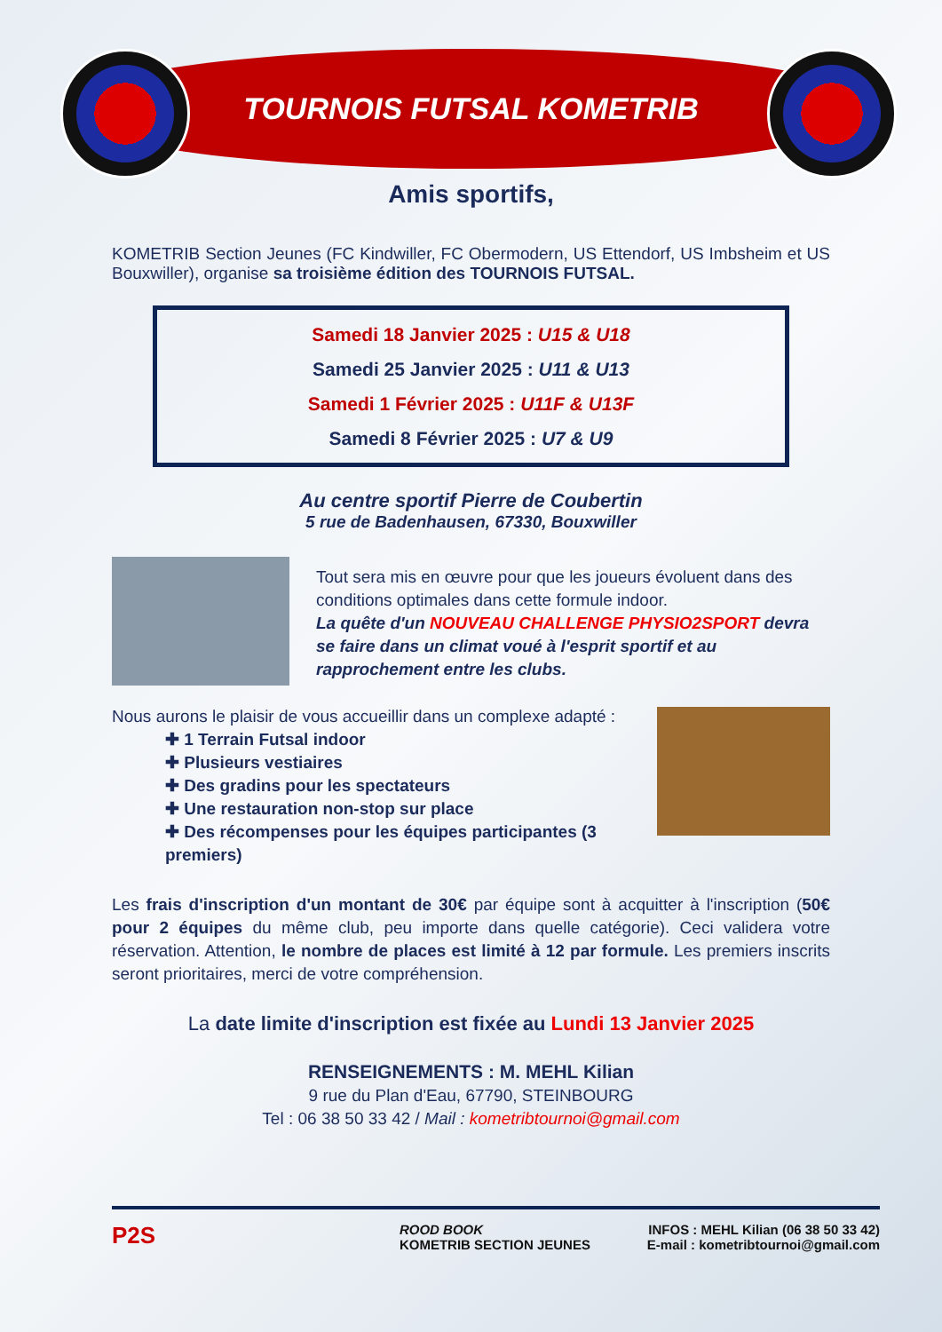TOURNOIS FUTSAL KOMETRIB
Amis sportifs,
KOMETRIB Section Jeunes (FC Kindwiller, FC Obermodern, US Ettendorf, US Imbsheim et US Bouxwiller), organise sa troisième édition des TOURNOIS FUTSAL.
Samedi 18 Janvier 2025 : U15 & U18
Samedi 25 Janvier 2025 : U11 & U13
Samedi 1 Février 2025 : U11F & U13F
Samedi 8 Février 2025 : U7 & U9
Au centre sportif Pierre de Coubertin
5 rue de Badenhausen, 67330, Bouxwiller
Tout sera mis en œuvre pour que les joueurs évoluent dans des conditions optimales dans cette formule indoor.
La quête d'un NOUVEAU CHALLENGE PHYSIO2SPORT devra se faire dans un climat voué à l'esprit sportif et au rapprochement entre les clubs.
Nous aurons le plaisir de vous accueillir dans un complexe adapté :
✚ 1 Terrain Futsal indoor
✚ Plusieurs vestiaires
✚ Des gradins pour les spectateurs
✚ Une restauration non-stop sur place
✚ Des récompenses pour les équipes participantes (3 premiers)
Les frais d'inscription d'un montant de 30€ par équipe sont à acquitter à l'inscription (50€ pour 2 équipes du même club, peu importe dans quelle catégorie). Ceci validera votre réservation. Attention, le nombre de places est limité à 12 par formule. Les premiers inscrits seront prioritaires, merci de votre compréhension.
La date limite d'inscription est fixée au Lundi 13 Janvier 2025
RENSEIGNEMENTS : M. MEHL Kilian
9 rue du Plan d'Eau, 67790, STEINBOURG
Tel : 06 38 50 33 42 / Mail : kometribtournoi@gmail.com
P2S
ROOD BOOK
KOMETRIB SECTION JEUNES
INFOS : MEHL Kilian (06 38 50 33 42)
E-mail : kometribtournoi@gmail.com